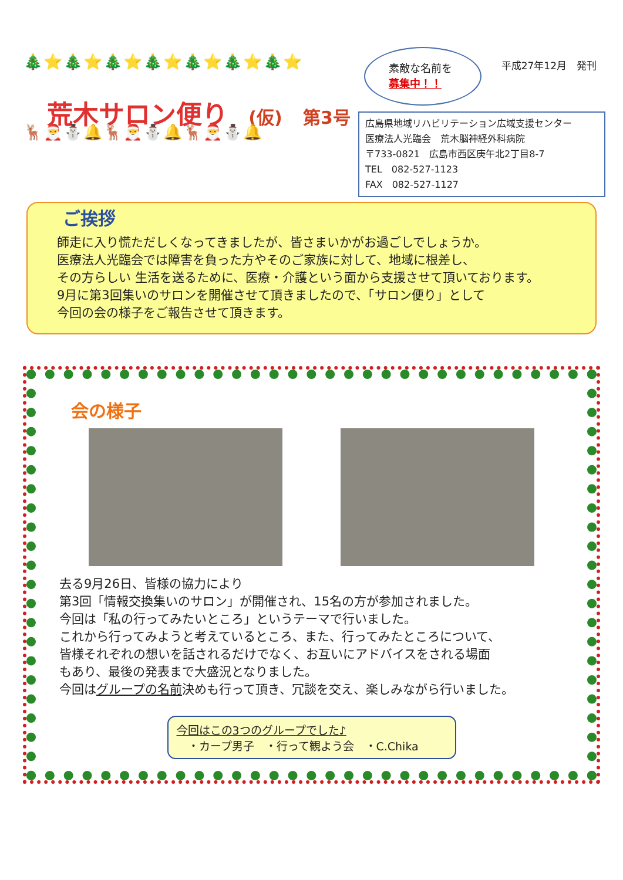🎄⭐🎄⭐🎄⭐🎄⭐🎄⭐🎄⭐🎄⭐
荒木サロン便り (仮) 第3号
🦌🎅⛄🔔🦌🎅⛄🔔🦌🎅⛄🔔
素敵な名前を
募集中！！
平成27年12月　発刊
広島県地域リハビリテーション広域支援センター
医療法人光臨会　荒木脳神経外科病院
〒733-0821　広島市西区庚午北2丁目8-7
TEL　082-527-1123
FAX　082-527-1127
ご挨拶
師走に入り慌ただしくなってきましたが、皆さまいかがお過ごしでしょうか。
医療法人光臨会では障害を負った方やそのご家族に対して、地域に根差し、
その方らしい 生活を送るために、医療・介護という面から支援させて頂いております。
9月に第3回集いのサロンを開催させて頂きましたので、「サロン便り」として
今回の会の様子をご報告させて頂きます。
会の様子
去る9月26日、皆様の協力により
第3回「情報交換集いのサロン」が開催され、15名の方が参加されました。
今回は「私の行ってみたいところ」というテーマで行いました。
これから行ってみようと考えているところ、また、行ってみたところについて、
皆様それぞれの想いを話されるだけでなく、お互いにアドバイスをされる場面
もあり、最後の発表まで大盛況となりました。
今回はグループの名前決めも行って頂き、冗談を交え、楽しみながら行いました。
今回はこの3つのグループでした♪
　・カープ男子　・行って観よう会　・C.Chika